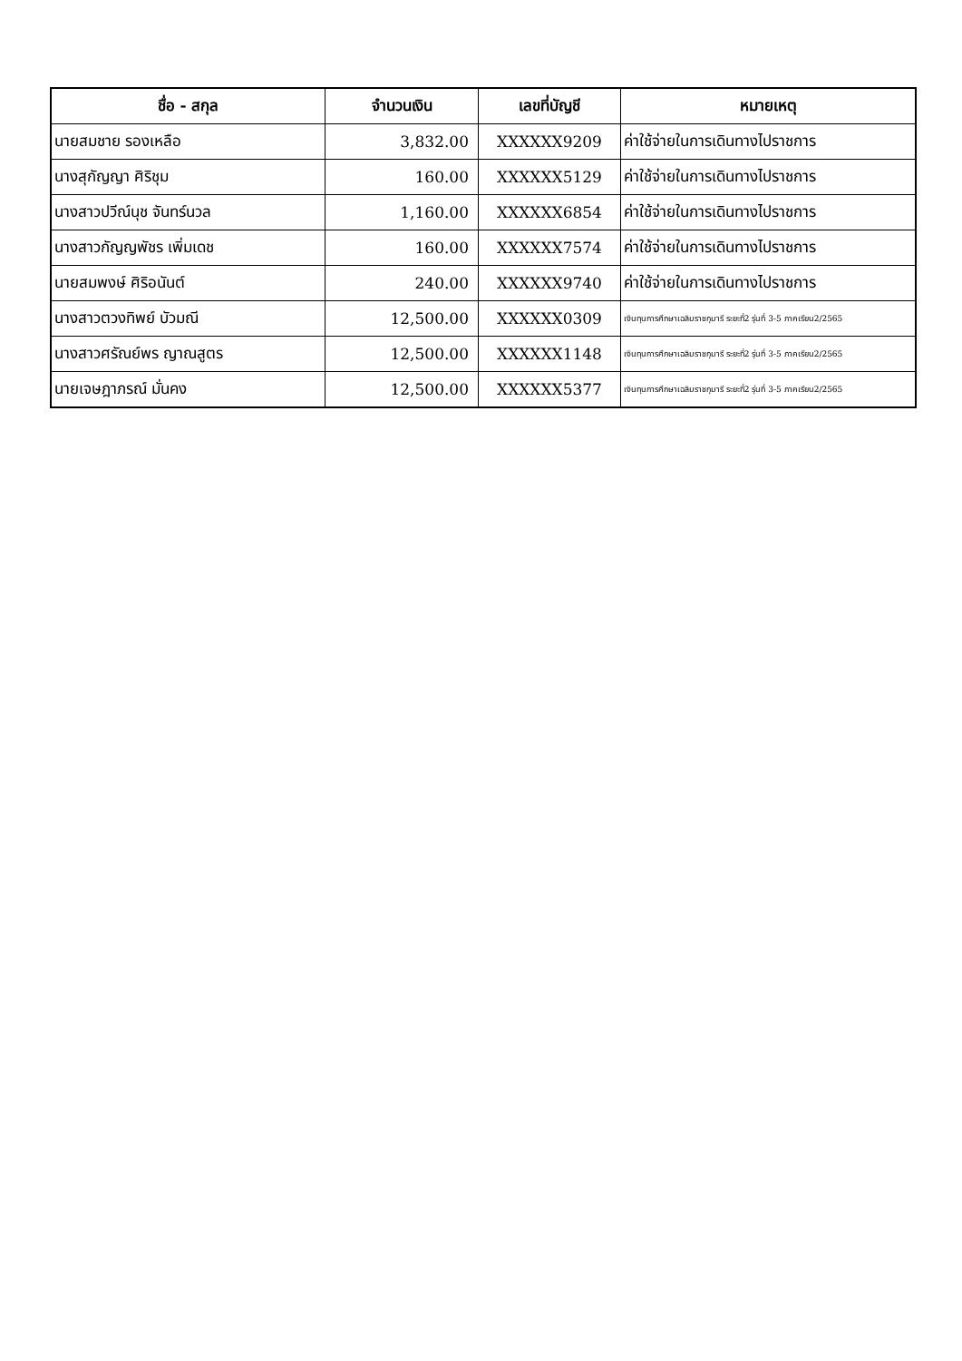| ชื่อ - สกุล | จำนวนเงิน | เลขที่บัญชี | หมายเหตุ |
| --- | --- | --- | --- |
| นายสมชาย รองเหลือ | 3,832.00 | XXXXXX9209 | ค่าใช้จ่ายในการเดินทางไปราชการ |
| นางสุกัญญา ศิริชุม | 160.00 | XXXXXX5129 | ค่าใช้จ่ายในการเดินทางไปราชการ |
| นางสาวปวีณ์นุช จันทร์นวล | 1,160.00 | XXXXXX6854 | ค่าใช้จ่ายในการเดินทางไปราชการ |
| นางสาวกัญญพัชร เพิ่มเดช | 160.00 | XXXXXX7574 | ค่าใช้จ่ายในการเดินทางไปราชการ |
| นายสมพงษ์ ศิริอนันต์ | 240.00 | XXXXXX9740 | ค่าใช้จ่ายในการเดินทางไปราชการ |
| นางสาวตวงทิพย์ บัวมณี | 12,500.00 | XXXXXX0309 | เงินทุนการศึกษาเฉลิมราชกุมารี ระยะที่2 รุ่นที่ 3-5 ภาคเรียน2/2565 |
| นางสาวศรัณย์พร ญาณสูตร | 12,500.00 | XXXXXX1148 | เงินทุนการศึกษาเฉลิมราชกุมารี ระยะที่2 รุ่นที่ 3-5 ภาคเรียน2/2565 |
| นายเจษฎาภรณ์ มั่นคง | 12,500.00 | XXXXXX5377 | เงินทุนการศึกษาเฉลิมราชกุมารี ระยะที่2 รุ่นที่ 3-5 ภาคเรียน2/2565 |